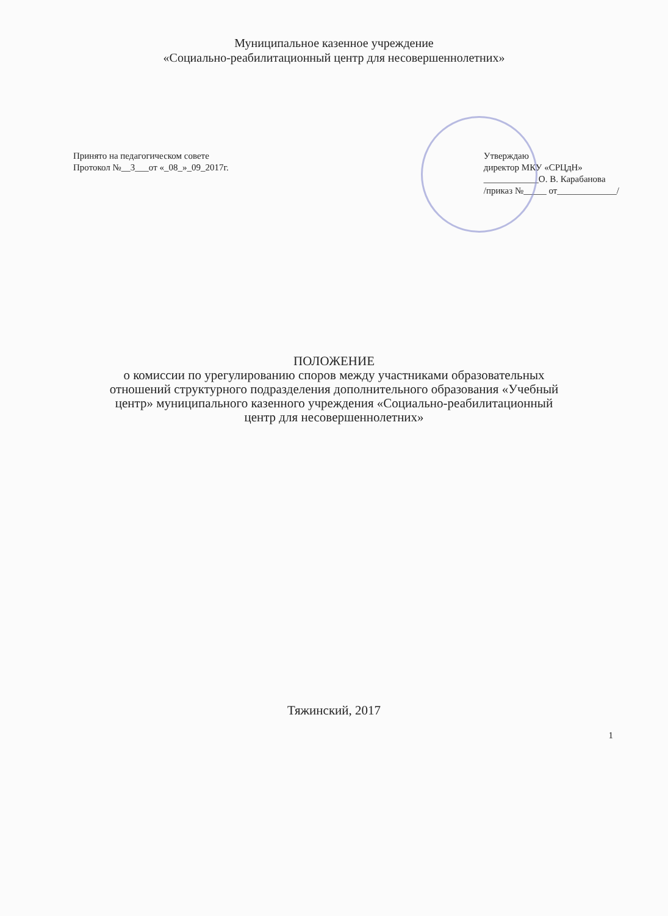Муниципальное казенное учреждение
«Социально-реабилитационный центр для несовершеннолетних»
Принято на педагогическом совете
Протокол №__3___от «_08_»_09_2017г.
Утверждаю
директор МКУ «СРЦдН»
____________О. В. Карабанова
/приказ №_____ от_____________/
ПОЛОЖЕНИЕ
о комиссии по урегулированию споров между участниками образовательных
отношений структурного подразделения дополнительного образования «Учебный
центр» муниципального казенного учреждения «Социально-реабилитационный
центр для несовершеннолетних»
Тяжинский, 2017
1